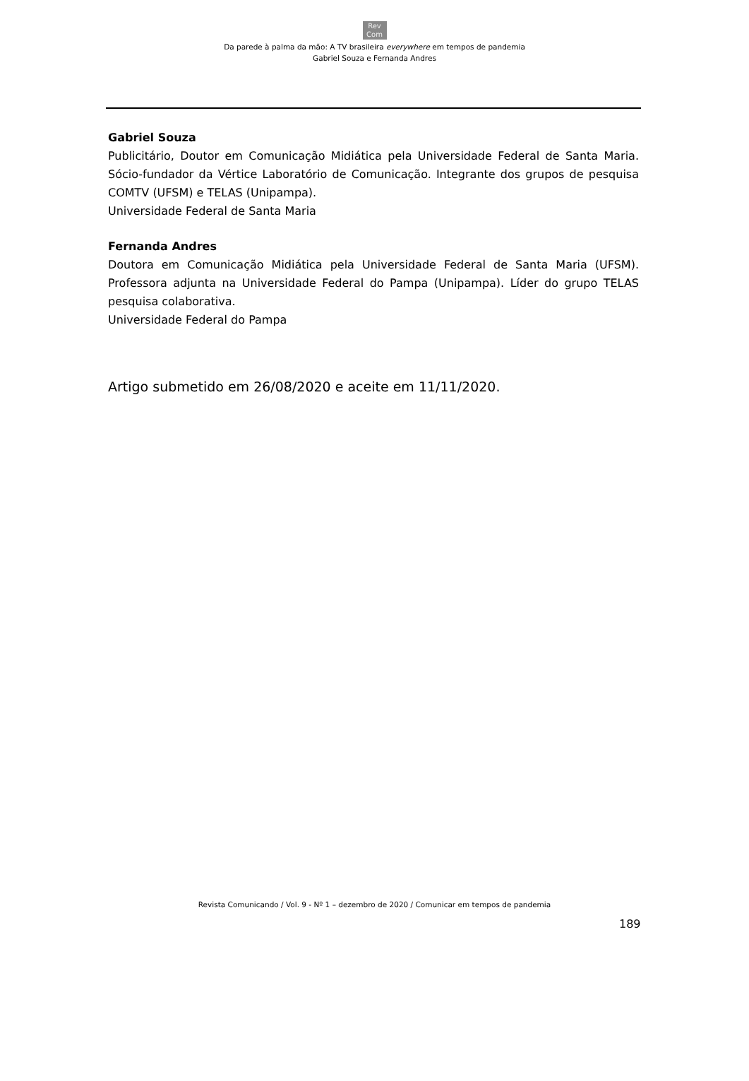Rev
Com
Da parede à palma da mão: A TV brasileira everywhere em tempos de pandemia
Gabriel Souza e Fernanda Andres
Gabriel Souza
Publicitário, Doutor em Comunicação Midiática pela Universidade Federal de Santa Maria. Sócio-fundador da Vértice Laboratório de Comunicação. Integrante dos grupos de pesquisa COMTV (UFSM) e TELAS (Unipampa).
Universidade Federal de Santa Maria
Fernanda Andres
Doutora em Comunicação Midiática pela Universidade Federal de Santa Maria (UFSM). Professora adjunta na Universidade Federal do Pampa (Unipampa). Líder do grupo TELAS pesquisa colaborativa.
Universidade Federal do Pampa
Artigo submetido em 26/08/2020 e aceite em 11/11/2020.
Revista Comunicando / Vol. 9 - Nº 1 – dezembro de 2020 / Comunicar em tempos de pandemia
189